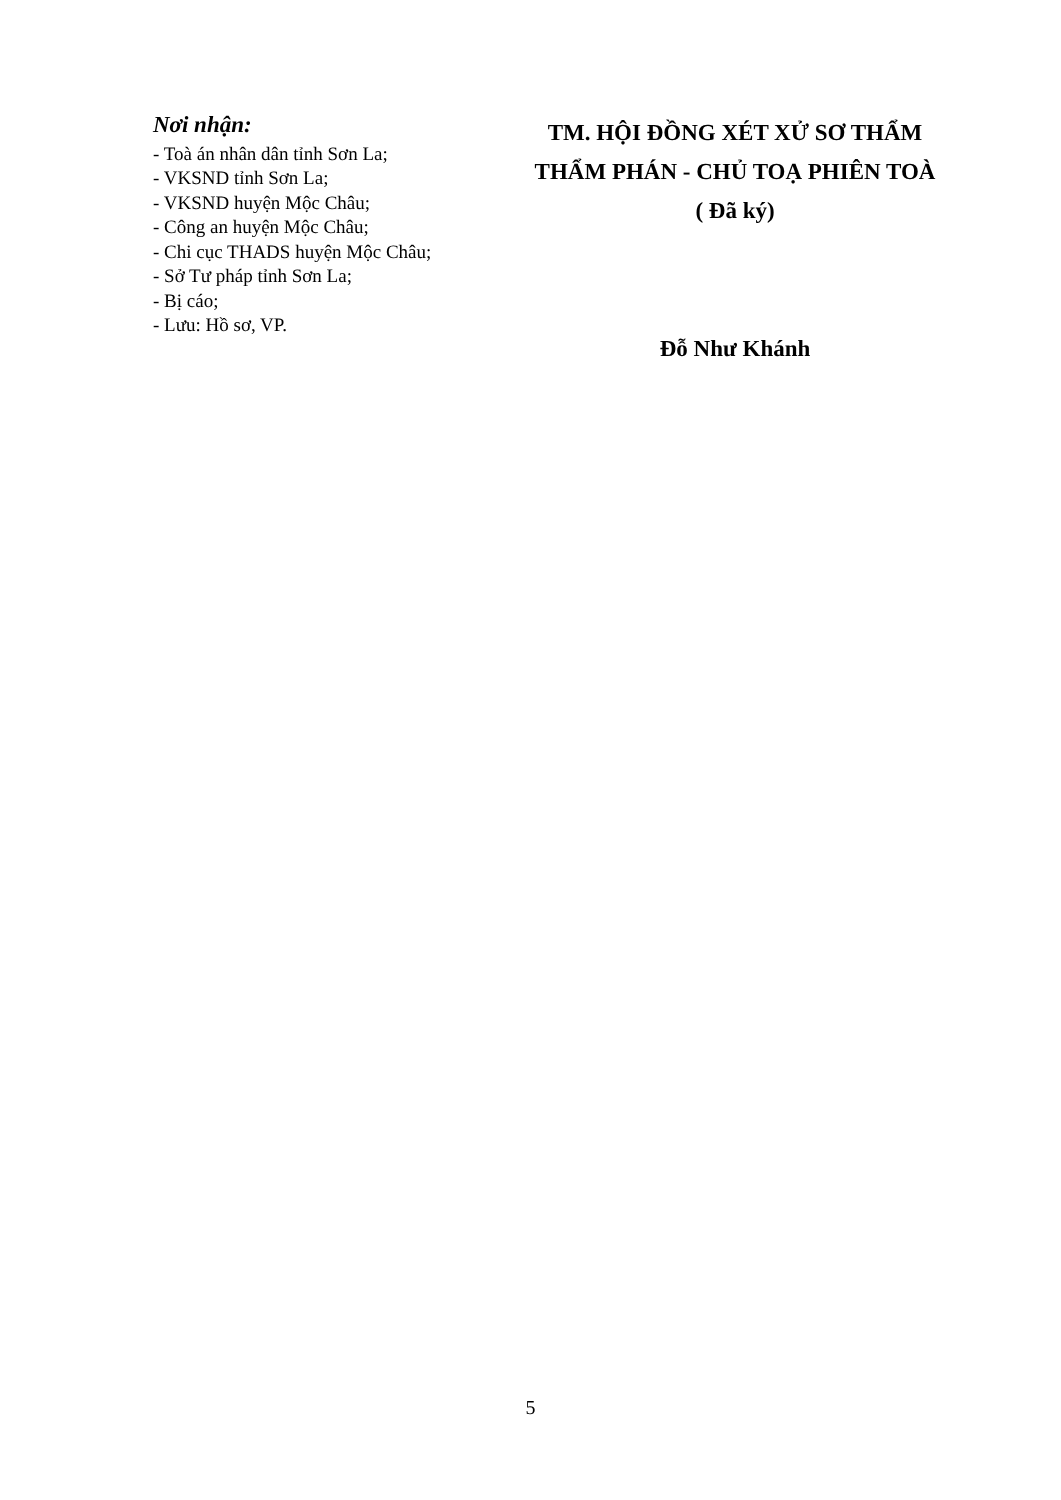Nơi nhận:
- Toà án nhân dân tỉnh Sơn La;
- VKSND tỉnh Sơn La;
- VKSND huyện Mộc Châu;
- Công an huyện Mộc Châu;
- Chi cục THADS huyện Mộc Châu;
- Sở Tư pháp tỉnh Sơn La;
- Bị cáo;
- Lưu: Hồ sơ, VP.
TM. HỘI ĐỒNG XÉT XỬ SƠ THẨM
THẨM PHÁN - CHỦ TOẠ PHIÊN TOÀ
( Đã ký)
Đỗ Như Khánh
5